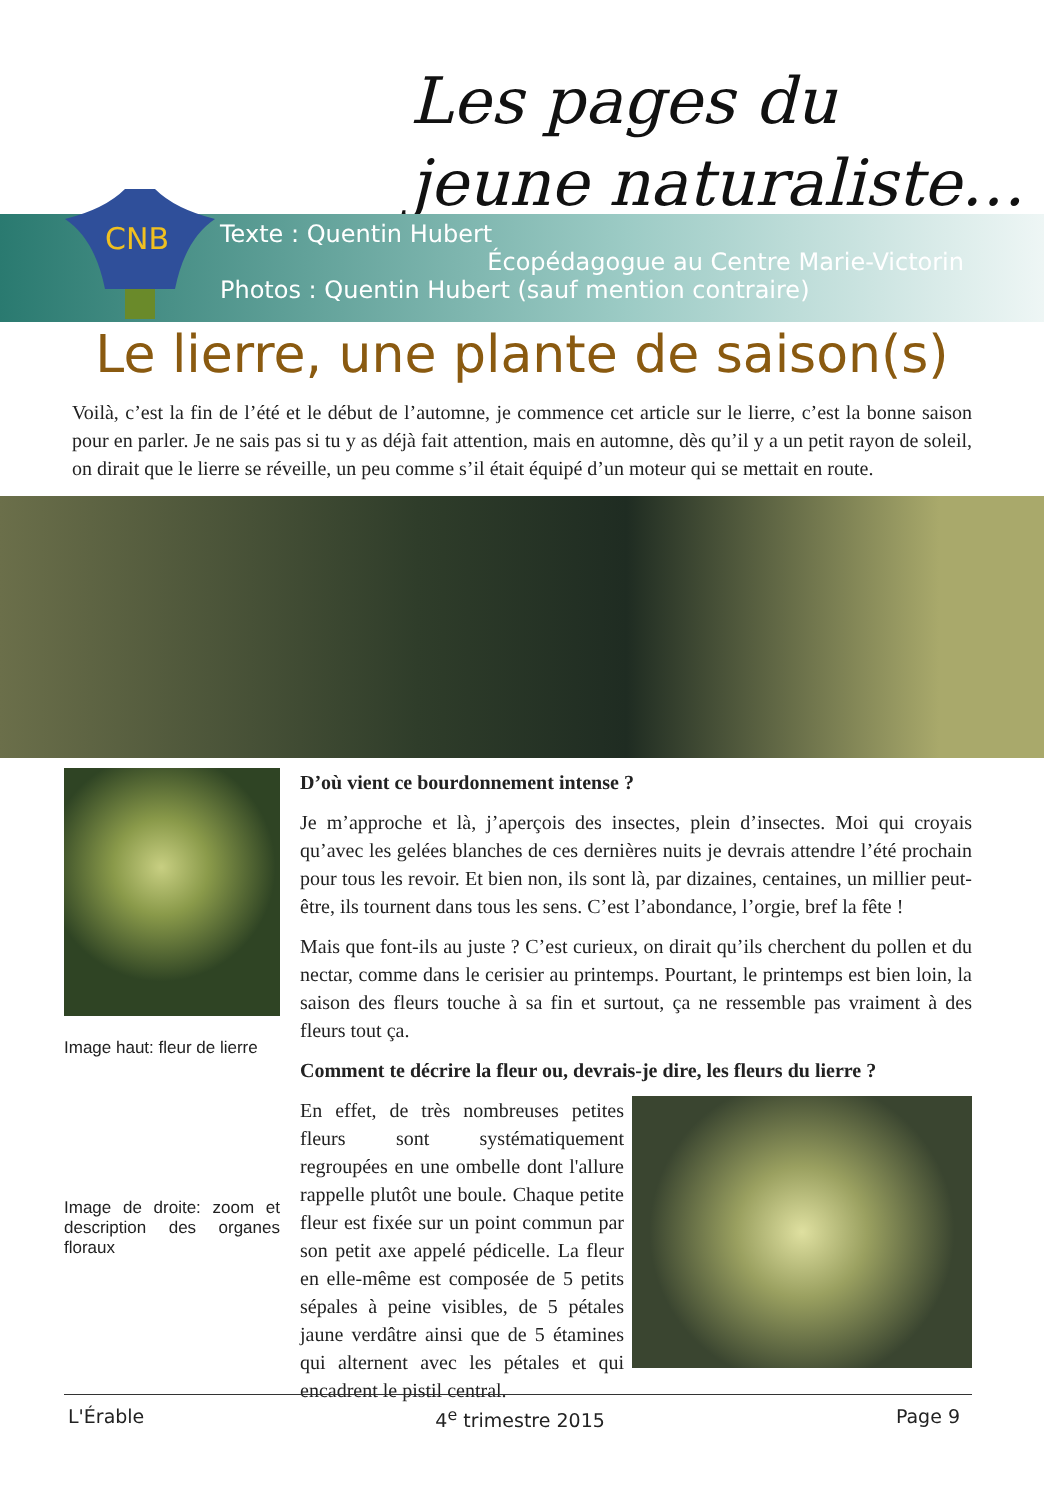Les pages du
jeune naturaliste…
CNB
Texte : Quentin Hubert
Écopédagogue au Centre Marie-Victorin
Photos : Quentin Hubert (sauf mention contraire)
Le lierre, une plante de saison(s)
Voilà, c’est la fin de l’été et le début de l’automne, je commence cet article sur le lierre, c’est la bonne saison pour en parler. Je ne sais pas si tu y as déjà fait attention, mais en automne, dès qu’il y a un petit rayon de soleil, on dirait que le lierre se réveille, un peu comme s’il était équipé d’un moteur qui se mettait en route.
Image haut: fleur de lierre
Image de droite: zoom et description des organes floraux
D’où vient ce bourdonnement intense ?
Je m’approche et là, j’aperçois des insectes, plein d’insectes. Moi qui croyais qu’avec les gelées blanches de ces dernières nuits je devrais attendre l’été prochain pour tous les revoir. Et bien non, ils sont là, par dizaines, centaines, un millier peut-être, ils tournent dans tous les sens. C’est l’abondance, l’orgie, bref la fête !
Mais que font-ils au juste ? C’est curieux, on dirait qu’ils cherchent du pollen et du nectar, comme dans le cerisier au printemps. Pourtant, le printemps est bien loin, la saison des fleurs touche à sa fin et surtout, ça ne ressemble pas vraiment à des fleurs tout ça.
Comment te décrire la fleur ou, devrais-je dire, les fleurs du lierre ?
En effet, de très nombreuses petites fleurs sont systématiquement regroupées en une ombelle dont l'allure rappelle plutôt une boule. Chaque petite fleur est fixée sur un point commun par son petit axe appelé pédicelle. La fleur en elle-même est composée de 5 petits sépales à peine visibles, de 5 pétales jaune verdâtre ainsi que de 5 étamines qui alternent avec les pétales et qui encadrent le pistil central.
L'Érable 4<sup>e</sup> trimestre 2015 Page 9